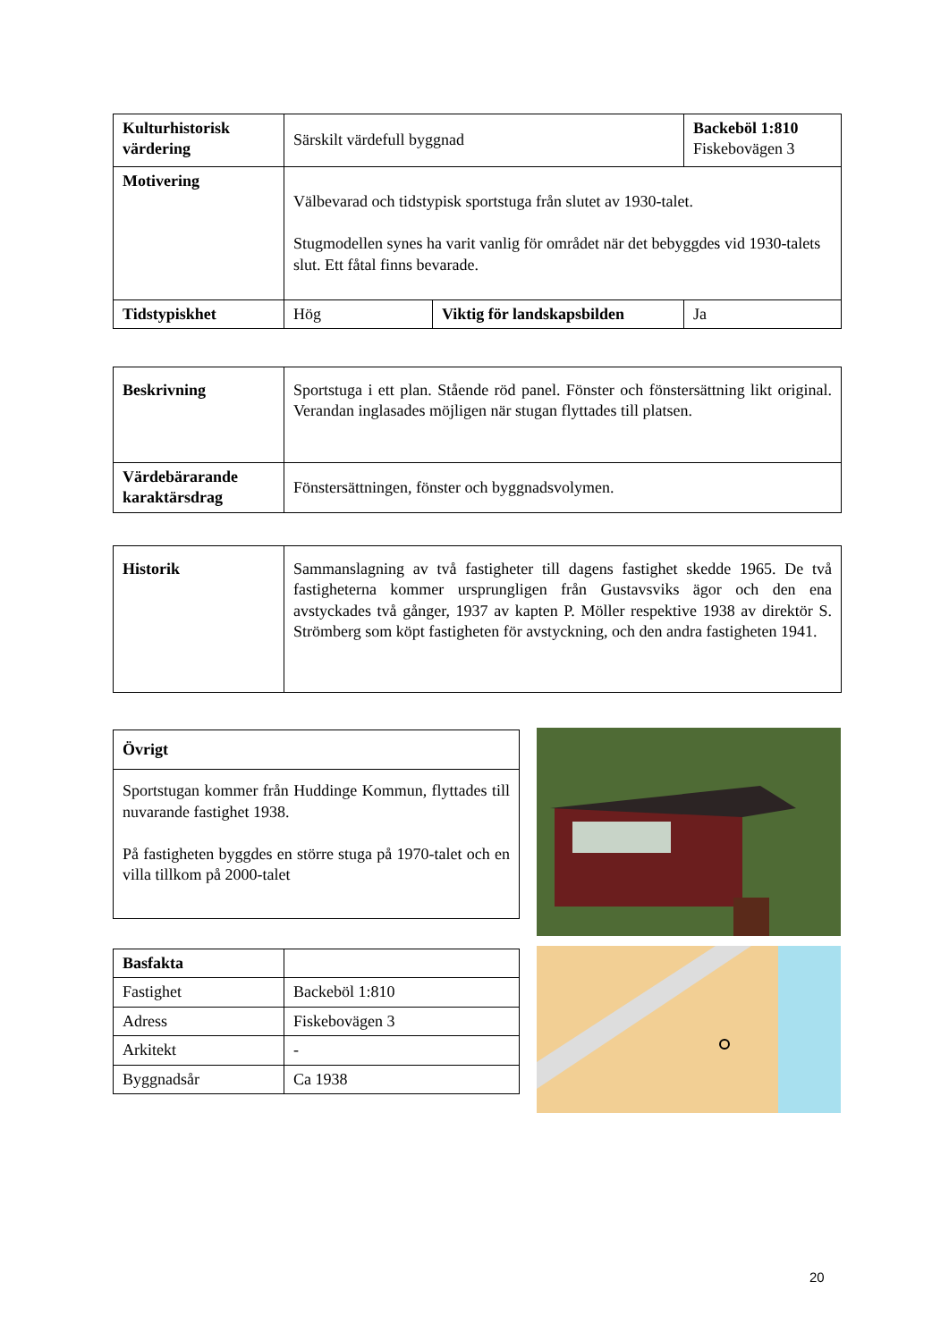| Kulturhistorisk värdering | Särskilt värdefull byggnad | | Backeböl 1:810 Fiskebovägen 3 |
| Motivering | Välbevarad och tidstypisk sportstuga från slutet av 1930-talet. Stugmodellen synes ha varit vanlig för området när det bebyggdes vid 1930-talets slut. Ett fåtal finns bevarade. | | |
| Tidstypiskhet | Hög | Viktig för landskapsbilden | Ja |
| Beskrivning | Sportstuga i ett plan. Stående röd panel. Fönster och fönstersättning likt original. Verandan inglasades möjligen när stugan flyttades till platsen. |
| Värdebärarande karaktärsdrag | Fönstersättningen, fönster och byggnadsvolymen. |
| Historik | Sammanslagning av två fastigheter till dagens fastighet skedde 1965. De två fastigheterna kommer ursprungligen från Gustavsviks ägor och den ena avstyckades två gånger, 1937 av kapten P. Möller respektive 1938 av direktör S. Strömberg som köpt fastigheten för avstyckning, och den andra fastigheten 1941. |
| Övrigt |
| Sportstugan kommer från Huddinge Kommun, flyttades till nuvarande fastighet 1938. På fastigheten byggdes en större stuga på 1970-talet och en villa tillkom på 2000-talet |
| Basfakta | |
| Fastighet | Backeböl 1:810 |
| Adress | Fiskebovägen 3 |
| Arkitekt | - |
| Byggnadsår | Ca 1938 |
20